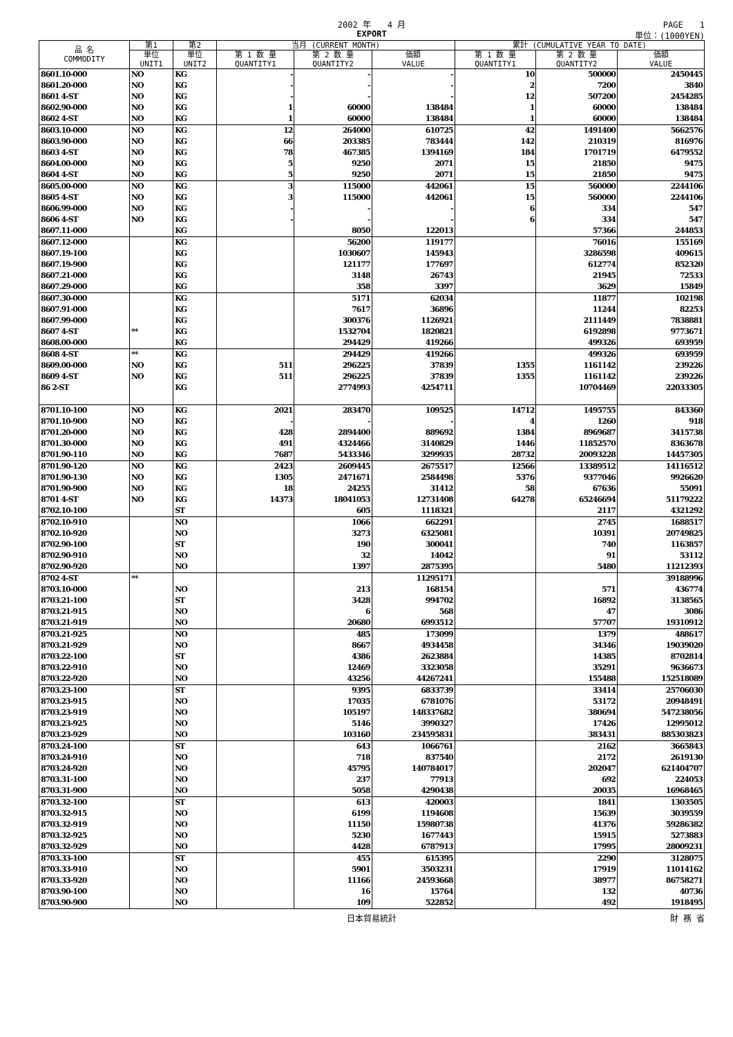2002 年　　4 月 PAGE　　1
EXPORT 単位：(1000YEN)
| 品 名 COMMODITY | 第1 | 第2 | 当月 (CURRENT MONTH) | | | 累計 (CUMULATIVE YEAR TO DATE) | | |
| --- | --- | --- | --- | --- | --- | --- | --- | --- |
| | 単位 UNIT1 | 単位 UNIT2 | 第 1 数 量 QUANTITY1 | 第 2 数 量 QUANTITY2 | 価額 VALUE | 第 1 数 量 QUANTITY1 | 第 2 数 量 QUANTITY2 | 価額 VALUE |
| 8601.10-000 | NO | KG | - | - | - | 10 | 500000 | 2450445 |
| 8601.20-000 | NO | KG | - | - | - | 2 | 7200 | 3840 |
| 8601 4-ST | NO | KG | - | - | - | 12 | 507200 | 2454285 |
| 8602.90-000 | NO | KG | 1 | 60000 | 138484 | 1 | 60000 | 138484 |
| 8602 4-ST | NO | KG | 1 | 60000 | 138484 | 1 | 60000 | 138484 |
| 8603.10-000 | NO | KG | 12 | 264000 | 610725 | 42 | 1491400 | 5662576 |
| 8603.90-000 | NO | KG | 66 | 203385 | 783444 | 142 | 210319 | 816976 |
| 8603 4-ST | NO | KG | 78 | 467385 | 1394169 | 184 | 1701719 | 6479552 |
| 8604.00-000 | NO | KG | 5 | 9250 | 2071 | 15 | 21850 | 9475 |
| 8604 4-ST | NO | KG | 5 | 9250 | 2071 | 15 | 21850 | 9475 |
| 8605.00-000 | NO | KG | 3 | 115000 | 442061 | 15 | 560000 | 2244106 |
| 8605 4-ST | NO | KG | 3 | 115000 | 442061 | 15 | 560000 | 2244106 |
| 8606.99-000 | NO | KG | - | - | - | 6 | 334 | 547 |
| 8606 4-ST | NO | KG | - | - | - | 6 | 334 | 547 |
| 8607.11-000 | | KG | | 8050 | 122013 | | 57366 | 244853 |
| 8607.12-000 | | KG | | 56200 | 119177 | | 76016 | 155169 |
| 8607.19-100 | | KG | | 1030607 | 145943 | | 3286598 | 409615 |
| 8607.19-900 | | KG | | 121177 | 177697 | | 612774 | 852320 |
| 8607.21-000 | | KG | | 3148 | 26743 | | 21945 | 72533 |
| 8607.29-000 | | KG | | 358 | 3397 | | 3629 | 15849 |
| 8607.30-000 | | KG | | 5171 | 62034 | | 11877 | 102198 |
| 8607.91-000 | | KG | | 7617 | 36896 | | 11244 | 82253 |
| 8607.99-000 | | KG | | 300376 | 1126921 | | 2111449 | 7838881 |
| 8607 4-ST | ** | KG | | 1532704 | 1820821 | | 6192898 | 9773671 |
| 8608.00-000 | | KG | | 294429 | 419266 | | 499326 | 693959 |
| 8608 4-ST | ** | KG | | 294429 | 419266 | | 499326 | 693959 |
| 8609.00-000 | NO | KG | 511 | 296225 | 37839 | 1355 | 1161142 | 239226 |
| 8609 4-ST | NO | KG | 511 | 296225 | 37839 | 1355 | 1161142 | 239226 |
| 86 2-ST | | KG | | 2774993 | 4254711 | | 10704469 | 22033305 |
| 8701.10-100 | NO | KG | 2021 | 283470 | 109525 | 14712 | 1495755 | 843360 |
| 8701.10-900 | NO | KG | - | - | - | 4 | 1260 | 918 |
| 8701.20-000 | NO | KG | 428 | 2894400 | 889692 | 1384 | 8969687 | 3415738 |
| 8701.30-000 | NO | KG | 491 | 4324466 | 3140829 | 1446 | 11852570 | 8363678 |
| 8701.90-110 | NO | KG | 7687 | 5433346 | 3299935 | 28732 | 20093228 | 14457305 |
| 8701.90-120 | NO | KG | 2423 | 2609445 | 2675517 | 12566 | 13389512 | 14116512 |
| 8701.90-130 | NO | KG | 1305 | 2471671 | 2584498 | 5376 | 9377046 | 9926620 |
| 8701.90-900 | NO | KG | 18 | 24255 | 31412 | 58 | 67636 | 55091 |
| 8701 4-ST | NO | KG | 14373 | 18041053 | 12731408 | 64278 | 65246694 | 51179222 |
| 8702.10-100 | | ST | | 605 | 1118321 | | 2117 | 4321292 |
| 8702.10-910 | | NO | | 1066 | 662291 | | 2745 | 1688517 |
| 8702.10-920 | | NO | | 3273 | 6325081 | | 10391 | 20749825 |
| 8702.90-100 | | ST | | 190 | 300041 | | 740 | 1163857 |
| 8702.90-910 | | NO | | 32 | 14042 | | 91 | 53112 |
| 8702.90-920 | | NO | | 1397 | 2875395 | | 5480 | 11212393 |
| 8702 4-ST | ** | | | | 11295171 | | | 39188996 |
| 8703.10-000 | | NO | | 213 | 168154 | | 571 | 436774 |
| 8703.21-100 | | ST | | 3428 | 994702 | | 16892 | 3138565 |
| 8703.21-915 | | NO | | 6 | 568 | | 47 | 3086 |
| 8703.21-919 | | NO | | 20680 | 6993512 | | 57707 | 19310912 |
| 8703.21-925 | | NO | | 485 | 173099 | | 1379 | 488617 |
| 8703.21-929 | | NO | | 8667 | 4934458 | | 34346 | 19039020 |
| 8703.22-100 | | ST | | 4386 | 2623884 | | 14385 | 8702814 |
| 8703.22-910 | | NO | | 12469 | 3323058 | | 35291 | 9636673 |
| 8703.22-920 | | NO | | 43256 | 44267241 | | 155488 | 152518089 |
| 8703.23-100 | | ST | | 9395 | 6833739 | | 33414 | 25706030 |
| 8703.23-915 | | NO | | 17035 | 6781076 | | 53172 | 20948491 |
| 8703.23-919 | | NO | | 105197 | 148337682 | | 380694 | 547238056 |
| 8703.23-925 | | NO | | 5146 | 3990327 | | 17426 | 12995012 |
| 8703.23-929 | | NO | | 103160 | 234595831 | | 383431 | 885303823 |
| 8703.24-100 | | ST | | 643 | 1066761 | | 2162 | 3665843 |
| 8703.24-910 | | NO | | 718 | 837540 | | 2172 | 2619130 |
| 8703.24-920 | | NO | | 45795 | 140784017 | | 202047 | 621404707 |
| 8703.31-100 | | NO | | 237 | 77913 | | 692 | 224053 |
| 8703.31-900 | | NO | | 5058 | 4290438 | | 20035 | 16968465 |
| 8703.32-100 | | ST | | 613 | 420003 | | 1841 | 1303505 |
| 8703.32-915 | | NO | | 6199 | 1194608 | | 15639 | 3039559 |
| 8703.32-919 | | NO | | 11150 | 15980738 | | 41376 | 59286382 |
| 8703.32-925 | | NO | | 5230 | 1677443 | | 15915 | 5273883 |
| 8703.32-929 | | NO | | 4428 | 6787913 | | 17995 | 28009231 |
| 8703.33-100 | | ST | | 455 | 615395 | | 2290 | 3128075 |
| 8703.33-910 | | NO | | 5901 | 3503231 | | 17919 | 11014162 |
| 8703.33-920 | | NO | | 11166 | 24593668 | | 38977 | 86758271 |
| 8703.90-100 | | NO | | 16 | 15764 | | 132 | 40736 |
| 8703.90-900 | | NO | | 109 | 522852 | | 492 | 1918495 |
日本貿易統計 財 務 省